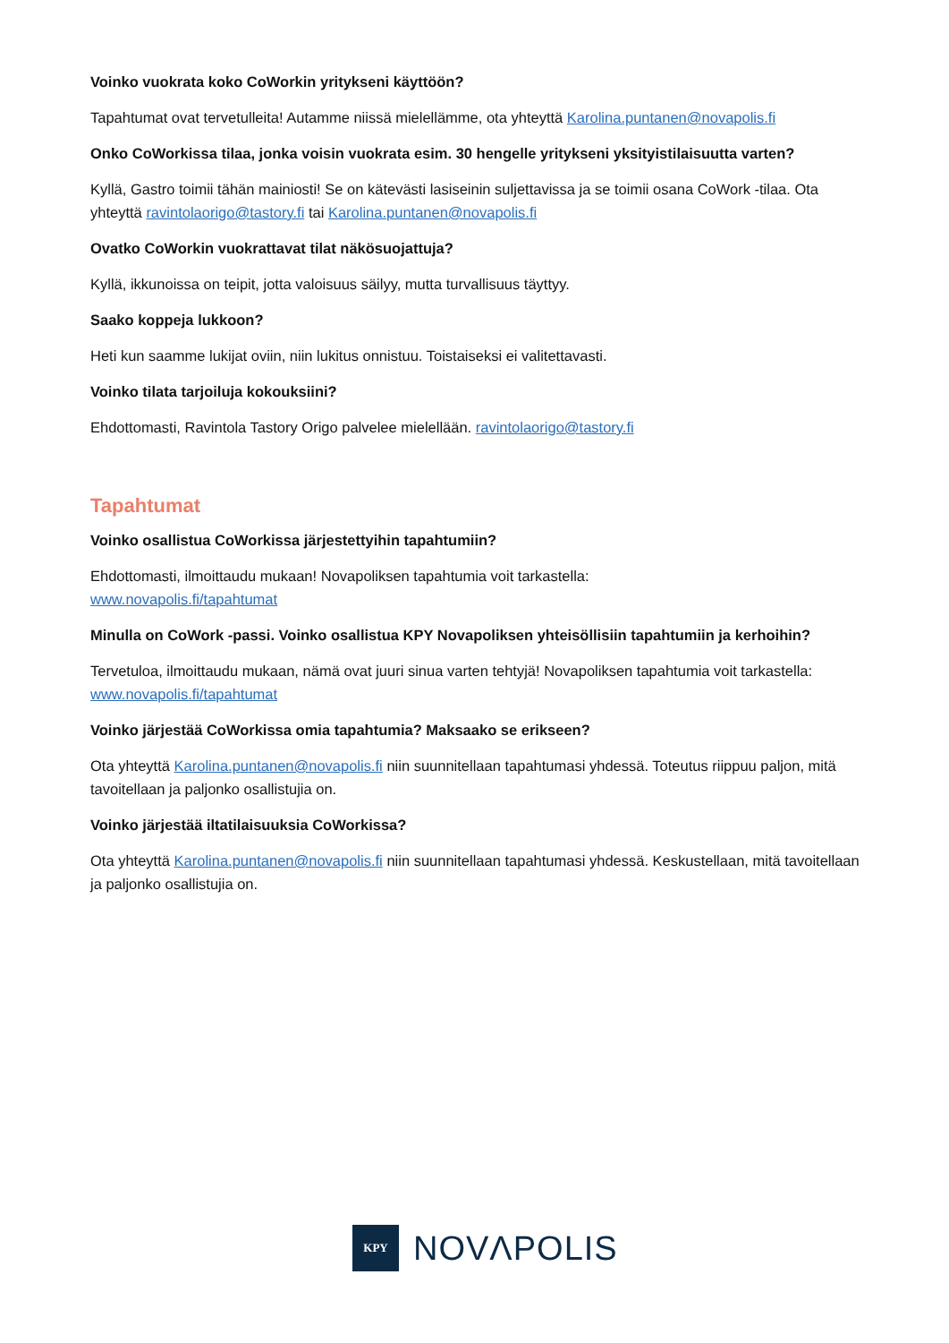Voinko vuokrata koko CoWorkin yritykseni käyttöön?
Tapahtumat ovat tervetulleita! Autamme niissä mielellämme, ota yhteyttä Karolina.puntanen@novapolis.fi
Onko CoWorkissa tilaa, jonka voisin vuokrata esim. 30 hengelle yritykseni yksityistilaisuutta varten?
Kyllä, Gastro toimii tähän mainiosti! Se on kätevästi lasiseinin suljettavissa ja se toimii osana CoWork -tilaa. Ota yhteyttä ravintolaorigo@tastory.fi tai Karolina.puntanen@novapolis.fi
Ovatko CoWorkin vuokrattavat tilat näkösuojattuja?
Kyllä, ikkunoissa on teipit, jotta valoisuus säilyy, mutta turvallisuus täyttyy.
Saako koppeja lukkoon?
Heti kun saamme lukijat oviin, niin lukitus onnistuu. Toistaiseksi ei valitettavasti.
Voinko tilata tarjoiluja kokouksiini?
Ehdottomasti, Ravintola Tastory Origo palvelee mielellään. ravintolaorigo@tastory.fi
Tapahtumat
Voinko osallistua CoWorkissa järjestettyihin tapahtumiin?
Ehdottomasti, ilmoittaudu mukaan! Novapoliksen tapahtumia voit tarkastella:
www.novapolis.fi/tapahtumat
Minulla on CoWork -passi. Voinko osallistua KPY Novapoliksen yhteisöllisiin tapahtumiin ja kerhoihin?
Tervetuloa, ilmoittaudu mukaan, nämä ovat juuri sinua varten tehtyjä! Novapoliksen tapahtumia voit tarkastella: www.novapolis.fi/tapahtumat
Voinko järjestää CoWorkissa omia tapahtumia? Maksaako se erikseen?
Ota yhteyttä Karolina.puntanen@novapolis.fi niin suunnitellaan tapahtumasi yhdessä. Toteutus riippuu paljon, mitä tavoitellaan ja paljonko osallistujia on.
Voinko järjestää iltatilaisuuksia CoWorkissa?
Ota yhteyttä Karolina.puntanen@novapolis.fi niin suunnitellaan tapahtumasi yhdessä. Keskustellaan, mitä tavoitellaan ja paljonko osallistujia on.
KPY
NOVΛPOLIS